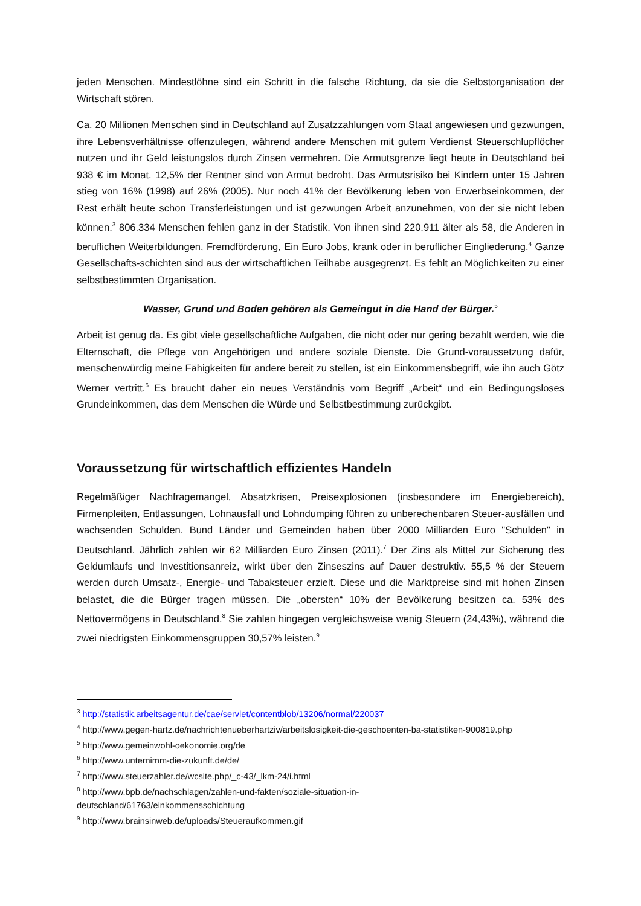jeden Menschen. Mindestlöhne sind ein Schritt in die falsche Richtung, da sie die Selbstorganisation der Wirtschaft stören.
Ca. 20 Millionen Menschen sind in Deutschland auf Zusatzzahlungen vom Staat angewiesen und gezwungen, ihre Lebensverhältnisse offenzulegen, während andere Menschen mit gutem Verdienst Steuerschlupflöcher nutzen und ihr Geld leistungslos durch Zinsen vermehren. Die Armutsgrenze liegt heute in Deutschland bei 938 € im Monat. 12,5% der Rentner sind von Armut bedroht. Das Armutsrisiko bei Kindern unter 15 Jahren stieg von 16% (1998) auf 26% (2005). Nur noch 41% der Bevölkerung leben von Erwerbseinkommen, der Rest erhält heute schon Transferleistungen und ist gezwungen Arbeit anzunehmen, von der sie nicht leben können.<sup>3</sup> 806.334 Menschen fehlen ganz in der Statistik. Von ihnen sind 220.911 älter als 58, die Anderen in beruflichen Weiterbildungen, Fremdförderung, Ein Euro Jobs, krank oder in beruflicher Eingliederung.<sup>4</sup> Ganze Gesellschafts-schichten sind aus der wirtschaftlichen Teilhabe ausgegrenzt. Es fehlt an Möglichkeiten zu einer selbstbestimmten Organisation.
Wasser, Grund und Boden gehören als Gemeingut in die Hand der Bürger.<sup>5</sup>
Arbeit ist genug da. Es gibt viele gesellschaftliche Aufgaben, die nicht oder nur gering bezahlt werden, wie die Elternschaft, die Pflege von Angehörigen und andere soziale Dienste. Die Grund-voraussetzung dafür, menschenwürdig meine Fähigkeiten für andere bereit zu stellen, ist ein Einkommensbegriff, wie ihn auch Götz Werner vertritt.<sup>6</sup> Es braucht daher ein neues Verständnis vom Begriff „Arbeit“ und ein Bedingungsloses Grundeinkommen, das dem Menschen die Würde und Selbstbestimmung zurückgibt.
Voraussetzung für wirtschaftlich effizientes Handeln
Regelmäßiger Nachfragemangel, Absatzkrisen, Preisexplosionen (insbesondere im Energiebereich), Firmenpleiten, Entlassungen, Lohnausfall und Lohndumping führen zu unberechenbaren Steuer-ausfällen und wachsenden Schulden. Bund Länder und Gemeinden haben über 2000 Milliarden Euro "Schulden" in Deutschland. Jährlich zahlen wir 62 Milliarden Euro Zinsen (2011).<sup>7</sup> Der Zins als Mittel zur Sicherung des Geldumlaufs und Investitionsanreiz, wirkt über den Zinseszins auf Dauer destruktiv. 55,5 % der Steuern werden durch Umsatz-, Energie- und Tabaksteuer erzielt. Diese und die Marktpreise sind mit hohen Zinsen belastet, die die Bürger tragen müssen. Die „obersten“ 10% der Bevölkerung besitzen ca. 53% des Nettovermögens in Deutschland.<sup>8</sup> Sie zahlen hingegen vergleichsweise wenig Steuern (24,43%), während die zwei niedrigsten Einkommensgruppen 30,57% leisten.<sup>9</sup>
<sup>3</sup> http://statistik.arbeitsagentur.de/cae/servlet/contentblob/13206/normal/220037
<sup>4</sup> http://www.gegen-hartz.de/nachrichtenueberhartziv/arbeitslosigkeit-die-geschoenten-ba-statistiken-900819.php
<sup>5</sup> http://www.gemeinwohl-oekonomie.org/de
<sup>6</sup> http://www.unternimm-die-zukunft.de/de/
<sup>7</sup> http://www.steuerzahler.de/wcsite.php/_c-43/_lkm-24/i.html
<sup>8</sup> http://www.bpb.de/nachschlagen/zahlen-und-fakten/soziale-situation-in-
deutschland/61763/einkommensschichtung
<sup>9</sup> http://www.brainsinweb.de/uploads/Steueraufkommen.gif